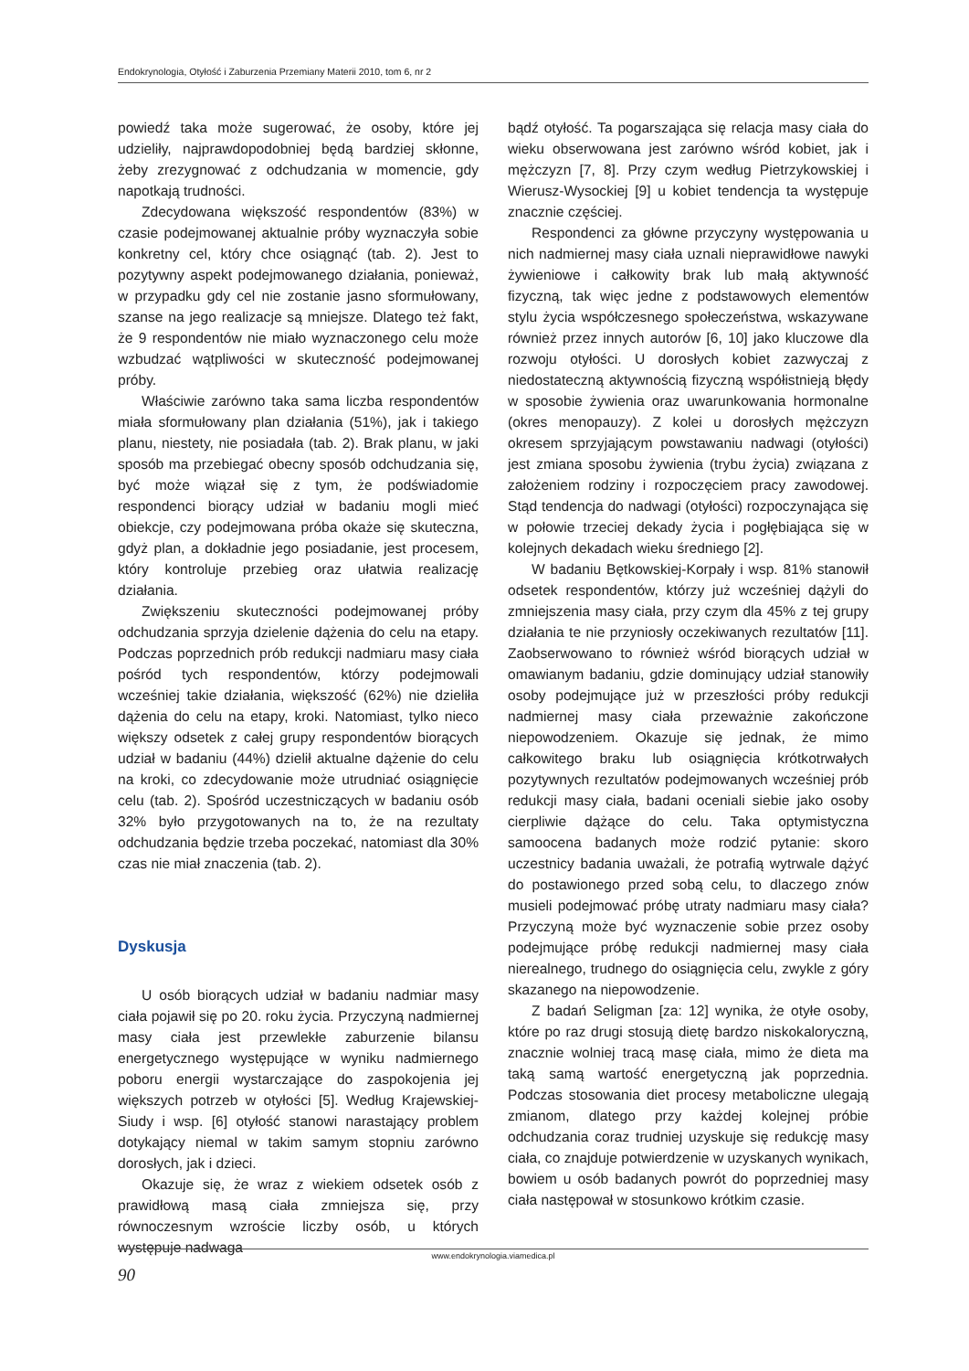Endokrynologia, Otyłość i Zaburzenia Przemiany Materii 2010, tom 6, nr 2
powiedź taka może sugerować, że osoby, które jej udzieliły, najprawdopodobniej będą bardziej skłonne, żeby zrezygnować z odchudzania w momencie, gdy napotkają trudności.
Zdecydowana większość respondentów (83%) w czasie podejmowanej aktualnie próby wyznaczyła sobie konkretny cel, który chce osiągnąć (tab. 2). Jest to pozytywny aspekt podejmowanego działania, ponieważ, w przypadku gdy cel nie zostanie jasno sformułowany, szanse na jego realizacje są mniejsze. Dlatego też fakt, że 9 respondentów nie miało wyznaczonego celu może wzbudzać wątpliwości w skuteczność podejmowanej próby.
Właściwie zarówno taka sama liczba respondentów miała sformułowany plan działania (51%), jak i takiego planu, niestety, nie posiadała (tab. 2). Brak planu, w jaki sposób ma przebiegać obecny sposób odchudzania się, być może wiązał się z tym, że podświadomie respondenci biorący udział w badaniu mogli mieć obiekcje, czy podejmowana próba okaże się skuteczna, gdyż plan, a dokładnie jego posiadanie, jest procesem, który kontroluje przebieg oraz ułatwia realizację działania.
Zwiększeniu skuteczności podejmowanej próby odchudzania sprzyja dzielenie dążenia do celu na etapy. Podczas poprzednich prób redukcji nadmiaru masy ciała pośród tych respondentów, którzy podejmowali wcześniej takie działania, większość (62%) nie dzieliła dążenia do celu na etapy, kroki. Natomiast, tylko nieco większy odsetek z całej grupy respondentów biorących udział w badaniu (44%) dzielił aktualne dążenie do celu na kroki, co zdecydowanie może utrudniać osiągnięcie celu (tab. 2). Spośród uczestniczących w badaniu osób 32% było przygotowanych na to, że na rezultaty odchudzania będzie trzeba poczekać, natomiast dla 30% czas nie miał znaczenia (tab. 2).
Dyskusja
U osób biorących udział w badaniu nadmiar masy ciała pojawił się po 20. roku życia. Przyczyną nadmiernej masy ciała jest przewlekłe zaburzenie bilansu energetycznego występujące w wyniku nadmiernego poboru energii wystarczające do zaspokojenia jej większych potrzeb w otyłości [5]. Według Krajewskiej-Siudy i wsp. [6] otyłość stanowi narastający problem dotykający niemal w takim samym stopniu zarówno dorosłych, jak i dzieci.
Okazuje się, że wraz z wiekiem odsetek osób z prawidłową masą ciała zmniejsza się, przy równoczesnym wzroście liczby osób, u których występuje nadwaga
bądź otyłość. Ta pogarszająca się relacja masy ciała do wieku obserwowana jest zarówno wśród kobiet, jak i mężczyzn [7, 8]. Przy czym według Pietrzykowskiej i Wierusz-Wysockiej [9] u kobiet tendencja ta występuje znacznie częściej.
Respondenci za główne przyczyny występowania u nich nadmiernej masy ciała uznali nieprawidłowe nawyki żywieniowe i całkowity brak lub małą aktywność fizyczną, tak więc jedne z podstawowych elementów stylu życia współczesnego społeczeństwa, wskazywane również przez innych autorów [6, 10] jako kluczowe dla rozwoju otyłości. U dorosłych kobiet zazwyczaj z niedostateczną aktywnością fizyczną współistnieją błędy w sposobie żywienia oraz uwarunkowania hormonalne (okres menopauzy). Z kolei u dorosłych mężczyzn okresem sprzyjającym powstawaniu nadwagi (otyłości) jest zmiana sposobu żywienia (trybu życia) związana z założeniem rodziny i rozpoczęciem pracy zawodowej. Stąd tendencja do nadwagi (otyłości) rozpoczynająca się w połowie trzeciej dekady życia i pogłębiająca się w kolejnych dekadach wieku średniego [2].
W badaniu Bętkowskiej-Korpały i wsp. 81% stanowił odsetek respondentów, którzy już wcześniej dążyli do zmniejszenia masy ciała, przy czym dla 45% z tej grupy działania te nie przyniosły oczekiwanych rezultatów [11]. Zaobserwowano to również wśród biorących udział w omawianym badaniu, gdzie dominujący udział stanowiły osoby podejmujące już w przeszłości próby redukcji nadmiernej masy ciała przeważnie zakończone niepowodzeniem. Okazuje się jednak, że mimo całkowitego braku lub osiągnięcia krótkotrwałych pozytywnych rezultatów podejmowanych wcześniej prób redukcji masy ciała, badani oceniali siebie jako osoby cierpliwie dążące do celu. Taka optymistyczna samoocena badanych może rodzić pytanie: skoro uczestnicy badania uważali, że potrafią wytrwale dążyć do postawionego przed sobą celu, to dlaczego znów musieli podejmować próbę utraty nadmiaru masy ciała? Przyczyną może być wyznaczenie sobie przez osoby podejmujące próbę redukcji nadmiernej masy ciała nierealnego, trudnego do osiągnięcia celu, zwykle z góry skazanego na niepowodzenie.
Z badań Seligman [za: 12] wynika, że otyłe osoby, które po raz drugi stosują dietę bardzo niskokaloryczną, znacznie wolniej tracą masę ciała, mimo że dieta ma taką samą wartość energetyczną jak poprzednia. Podczas stosowania diet procesy metaboliczne ulegają zmianom, dlatego przy każdej kolejnej próbie odchudzania coraz trudniej uzyskuje się redukcję masy ciała, co znajduje potwierdzenie w uzyskanych wynikach, bowiem u osób badanych powrót do poprzedniej masy ciała następował w stosunkowo krótkim czasie.
www.endokrynologia.viamedica.pl
90